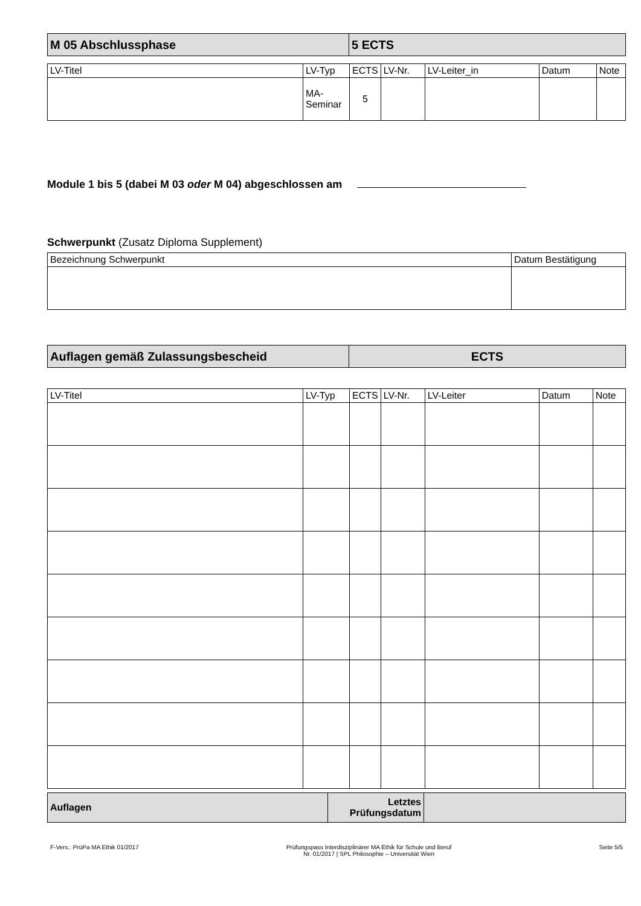| M 05 Abschlussphase | 5 ECTS |
| LV-Titel | LV-Typ | ECTS | LV-Nr. | LV-Leiter_in | Datum | Note |
| --- | --- | --- | --- | --- | --- | --- |
| | MA-Seminar | 5 | | | | |
Module 1 bis 5 (dabei M 03 oder M 04) abgeschlossen am
Schwerpunkt (Zusatz Diploma Supplement)
| Bezeichnung Schwerpunkt | Datum Bestätigung |
| --- | --- |
| Auflagen gemäß Zulassungsbescheid | ECTS |
| LV-Titel | LV-Typ | ECTS | LV-Nr. | LV-Leiter | Datum | Note |
| --- | --- | --- | --- | --- | --- | --- |
| Auflagen | Letztes Prüfungsdatum | |
F-Vers.: PrüPa MA Ethik 01/2017 Prüfungspass Interdisziplinärer MA Ethik für Schule und Beruf
Nr. 01/2017 | SPL Philosophie – Universität Wien Seite 5/5